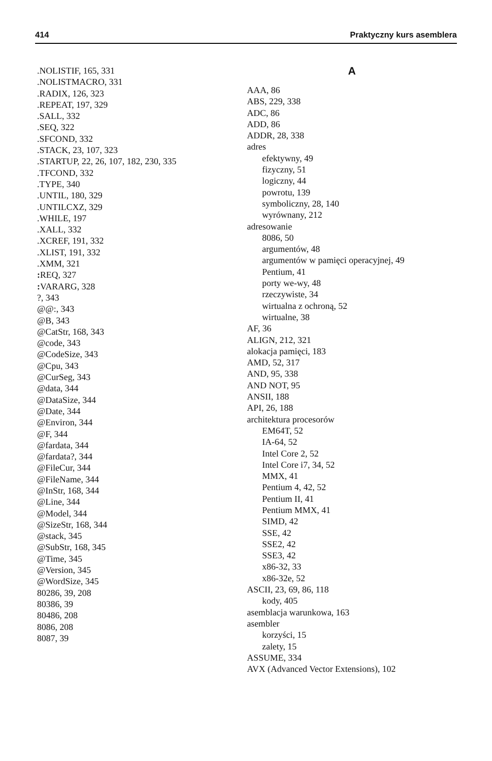414 Praktyczny kurs asemblera
.NOLISTIF, 165, 331
.NOLISTMACRO, 331
.RADIX, 126, 323
.REPEAT, 197, 329
.SALL, 332
.SEQ, 322
.SFCOND, 332
.STACK, 23, 107, 323
.STARTUP, 22, 26, 107, 182, 230, 335
.TFCOND, 332
.TYPE, 340
.UNTIL, 180, 329
.UNTILCXZ, 329
.WHILE, 197
.XALL, 332
.XCREF, 191, 332
.XLIST, 191, 332
.XMM, 321
: REQ, 327
: VARARG, 328
?, 343
@@:, 343
@B, 343
@CatStr, 168, 343
@code, 343
@CodeSize, 343
@Cpu, 343
@CurSeg, 343
@data, 344
@DataSize, 344
@Date, 344
@Environ, 344
@F, 344
@fardata, 344
@fardata?, 344
@FileCur, 344
@FileName, 344
@InStr, 168, 344
@Line, 344
@Model, 344
@SizeStr, 168, 344
@stack, 345
@SubStr, 168, 345
@Time, 345
@Version, 345
@WordSize, 345
80286, 39, 208
80386, 39
80486, 208
8086, 208
8087, 39
A
AAA, 86
ABS, 229, 338
ADC, 86
ADD, 86
ADDR, 28, 338
adres
efektywny, 49
fizyczny, 51
logiczny, 44
powrotu, 139
symboliczny, 28, 140
wyrównany, 212
adresowanie
8086, 50
argumentów, 48
argumentów w pamięci operacyjnej, 49
Pentium, 41
porty we-wy, 48
rzeczywiste, 34
wirtualna z ochroną, 52
wirtualne, 38
AF, 36
ALIGN, 212, 321
alokacja pamięci, 183
AMD, 52, 317
AND, 95, 338
AND NOT, 95
ANSII, 188
API, 26, 188
architektura procesorów
EM64T, 52
IA-64, 52
Intel Core 2, 52
Intel Core i7, 34, 52
MMX, 41
Pentium 4, 42, 52
Pentium II, 41
Pentium MMX, 41
SIMD, 42
SSE, 42
SSE2, 42
SSE3, 42
x86-32, 33
x86-32e, 52
ASCII, 23, 69, 86, 118
kody, 405
asemblacja warunkowa, 163
asembler
korzyści, 15
zalety, 15
ASSUME, 334
AVX (Advanced Vector Extensions), 102